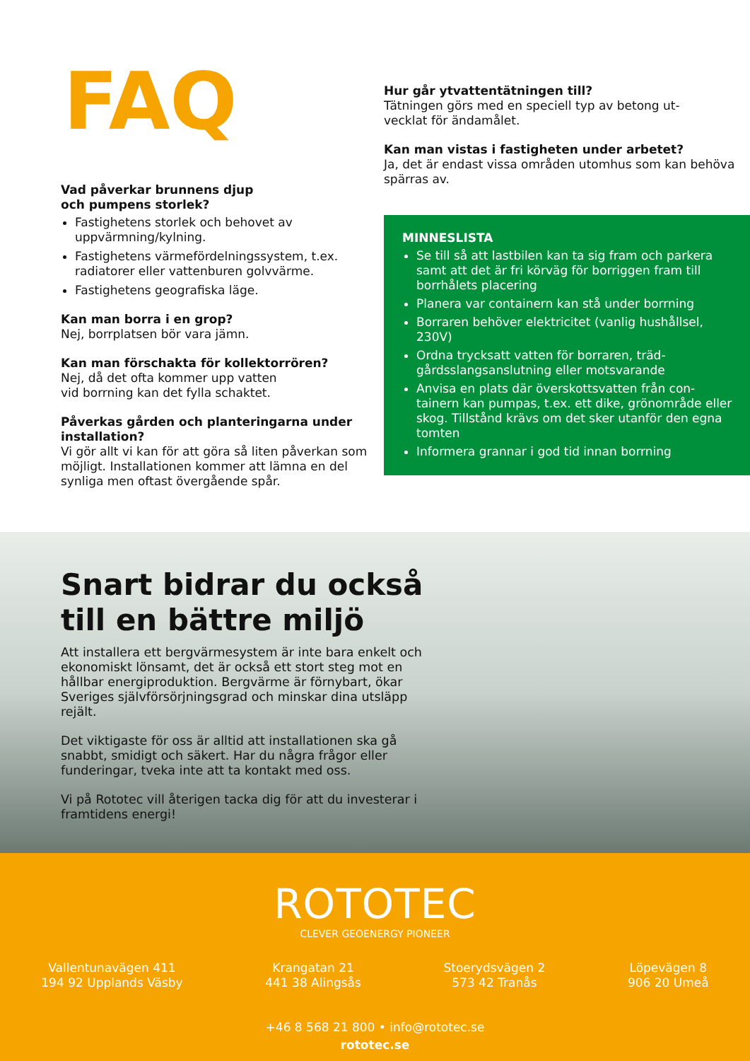FAQ
Vad påverkar brunnens djup
och pumpens storlek?
Fastighetens storlek och behovet av uppvärmning/kylning.
Fastighetens värmefördelningssystem, t.ex. radiatorer eller vattenburen golvvärme.
Fastighetens geografiska läge.
Kan man borra i en grop?
Nej, borrplatsen bör vara jämn.
Kan man förschakta för kollektorrören?
Nej, då det ofta kommer upp vatten
vid borrning kan det fylla schaktet.
Påverkas gården och planteringarna under installation?
Vi gör allt vi kan för att göra så liten påverkan som möjligt. Installationen kommer att lämna en del synliga men oftast övergående spår.
Hur går ytvattentätningen till?
Tätningen görs med en speciell typ av betong ut-
vecklat för ändamålet.
Kan man vistas i fastigheten under arbetet?
Ja, det är endast vissa områden utomhus som kan behöva spärras av.
MINNESLISTA
Se till så att lastbilen kan ta sig fram och parkera samt att det är fri körväg för borriggen fram till borrhålets placering
Planera var containern kan stå under borrning
Borraren behöver elektricitet (vanlig hushållsel, 230V)
Ordna trycksatt vatten för borraren, träd-gårdsslangsanslutning eller motsvarande
Anvisa en plats där överskottsvatten från con-tainern kan pumpas, t.ex. ett dike, grönområde eller skog. Tillstånd krävs om det sker utanför den egna tomten
Informera grannar i god tid innan borrning
Snart bidrar du också
till en bättre miljö
Att installera ett bergvärmesystem är inte bara enkelt och ekonomiskt lönsamt, det är också ett stort steg mot en hållbar energiproduktion. Bergvärme är förnybart, ökar Sveriges självförsörjningsgrad och minskar dina utsläpp rejält.
Det viktigaste för oss är alltid att installationen ska gå snabbt, smidigt och säkert. Har du några frågor eller funderingar, tveka inte att ta kontakt med oss.
Vi på Rototec vill återigen tacka dig för att du investerar i framtidens energi!
ROTOTEC
CLEVER GEOENERGY PIONEER
Vallentunavägen 411
194 92 Upplands Väsby
Krangatan 21
441 38 Alingsås
Stoerydsvägen 2
573 42 Tranås
Löpevägen 8
906 20 Umeå
+46 8 568 21 800 • info@rototec.se
rototec.se